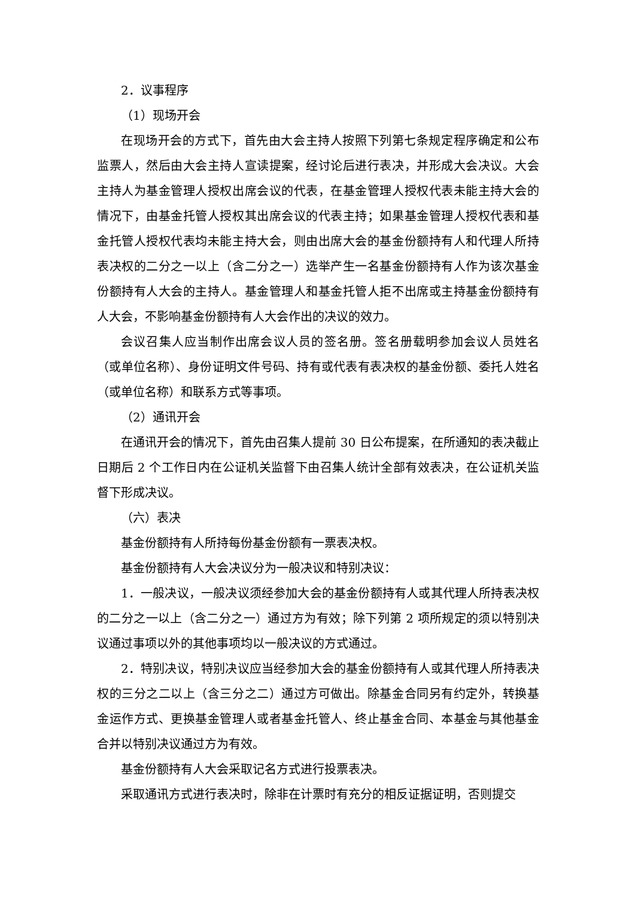2．议事程序
（1）现场开会
在现场开会的方式下，首先由大会主持人按照下列第七条规定程序确定和公布监票人，然后由大会主持人宣读提案，经讨论后进行表决，并形成大会决议。大会主持人为基金管理人授权出席会议的代表，在基金管理人授权代表未能主持大会的情况下，由基金托管人授权其出席会议的代表主持；如果基金管理人授权代表和基金托管人授权代表均未能主持大会，则由出席大会的基金份额持有人和代理人所持表决权的二分之一以上（含二分之一）选举产生一名基金份额持有人作为该次基金份额持有人大会的主持人。基金管理人和基金托管人拒不出席或主持基金份额持有人大会，不影响基金份额持有人大会作出的决议的效力。
会议召集人应当制作出席会议人员的签名册。签名册载明参加会议人员姓名（或单位名称）、身份证明文件号码、持有或代表有表决权的基金份额、委托人姓名（或单位名称）和联系方式等事项。
（2）通讯开会
在通讯开会的情况下，首先由召集人提前 30 日公布提案，在所通知的表决截止日期后 2 个工作日内在公证机关监督下由召集人统计全部有效表决，在公证机关监督下形成决议。
（六）表决
基金份额持有人所持每份基金份额有一票表决权。
基金份额持有人大会决议分为一般决议和特别决议：
1．一般决议，一般决议须经参加大会的基金份额持有人或其代理人所持表决权的二分之一以上（含二分之一）通过方为有效；除下列第 2 项所规定的须以特别决议通过事项以外的其他事项均以一般决议的方式通过。
2．特别决议，特别决议应当经参加大会的基金份额持有人或其代理人所持表决权的三分之二以上（含三分之二）通过方可做出。除基金合同另有约定外，转换基金运作方式、更换基金管理人或者基金托管人、终止基金合同、本基金与其他基金合并以特别决议通过方为有效。
基金份额持有人大会采取记名方式进行投票表决。
采取通讯方式进行表决时，除非在计票时有充分的相反证据证明，否则提交